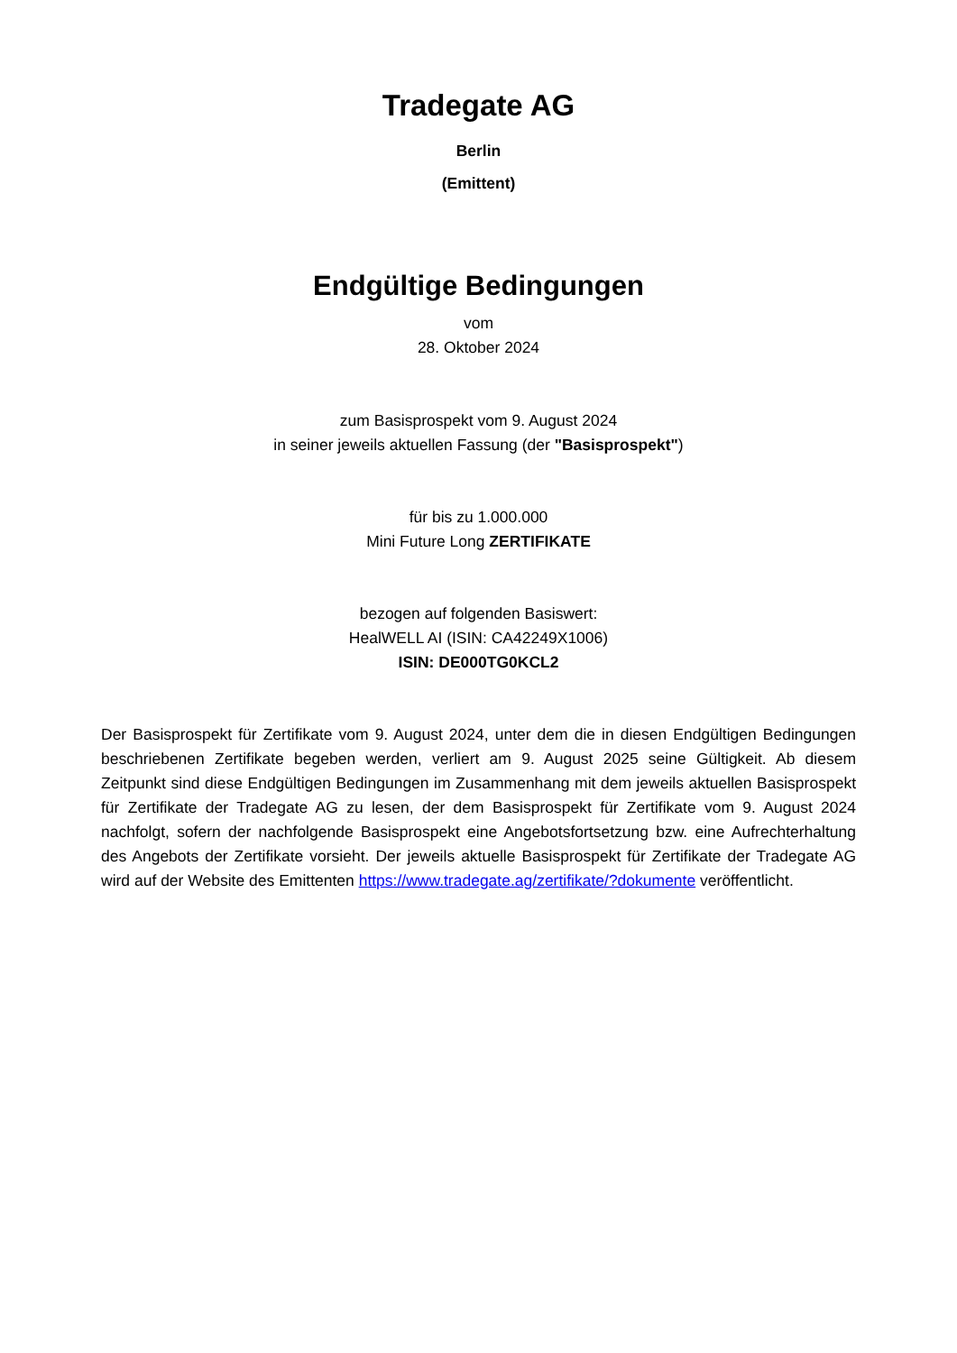Tradegate AG
Berlin
(Emittent)
Endgültige Bedingungen
vom
28. Oktober 2024
zum Basisprospekt vom 9. August 2024
in seiner jeweils aktuellen Fassung (der "Basisprospekt")
für bis zu 1.000.000
Mini Future Long ZERTIFIKATE
bezogen auf folgenden Basiswert:
HealWELL AI (ISIN: CA42249X1006)
ISIN: DE000TG0KCL2
Der Basisprospekt für Zertifikate vom 9. August 2024, unter dem die in diesen Endgültigen Bedingungen beschriebenen Zertifikate begeben werden, verliert am 9. August 2025 seine Gültigkeit. Ab diesem Zeitpunkt sind diese Endgültigen Bedingungen im Zusammenhang mit dem jeweils aktuellen Basisprospekt für Zertifikate der Tradegate AG zu lesen, der dem Basisprospekt für Zertifikate vom 9. August 2024 nachfolgt, sofern der nachfolgende Basisprospekt eine Angebotsfortsetzung bzw. eine Aufrechterhaltung des Angebots der Zertifikate vorsieht. Der jeweils aktuelle Basisprospekt für Zertifikate der Tradegate AG wird auf der Website des Emittenten https://www.tradegate.ag/zertifikate/?dokumente veröffentlicht.